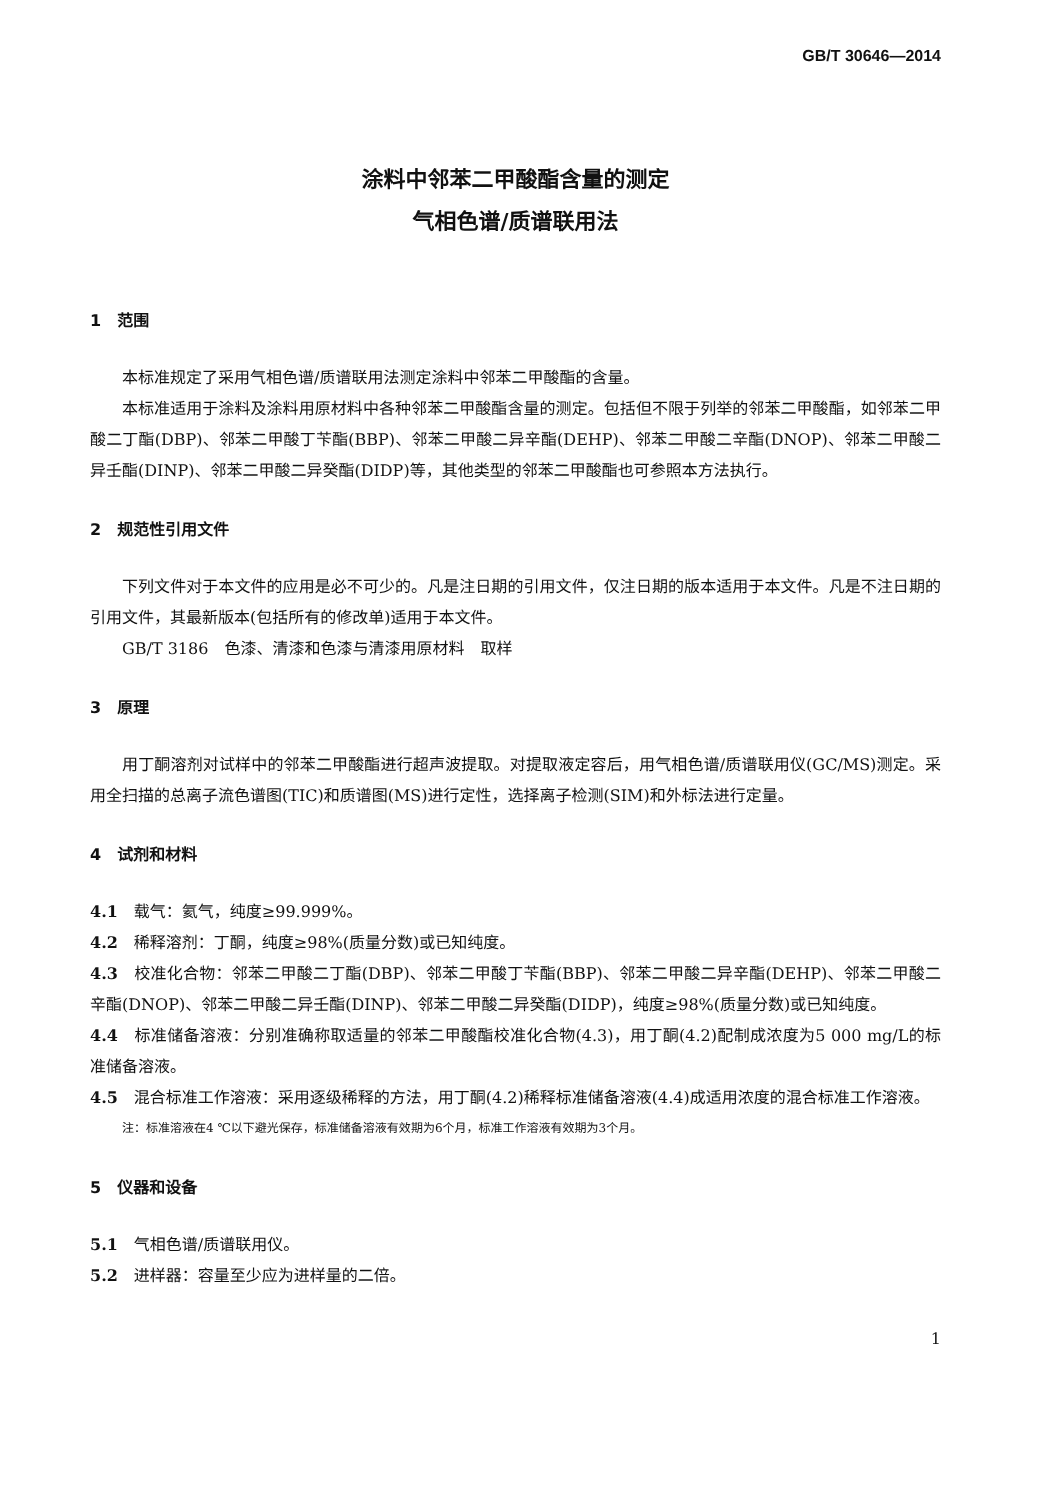GB/T 30646—2014
涂料中邻苯二甲酸酯含量的测定
气相色谱/质谱联用法
1　范围
本标准规定了采用气相色谱/质谱联用法测定涂料中邻苯二甲酸酯的含量。
本标准适用于涂料及涂料用原材料中各种邻苯二甲酸酯含量的测定。包括但不限于列举的邻苯二甲酸酯，如邻苯二甲酸二丁酯(DBP)、邻苯二甲酸丁苄酯(BBP)、邻苯二甲酸二异辛酯(DEHP)、邻苯二甲酸二辛酯(DNOP)、邻苯二甲酸二异壬酯(DINP)、邻苯二甲酸二异癸酯(DIDP)等，其他类型的邻苯二甲酸酯也可参照本方法执行。
2　规范性引用文件
下列文件对于本文件的应用是必不可少的。凡是注日期的引用文件，仅注日期的版本适用于本文件。凡是不注日期的引用文件，其最新版本(包括所有的修改单)适用于本文件。
GB/T 3186　色漆、清漆和色漆与清漆用原材料　取样
3　原理
用丁酮溶剂对试样中的邻苯二甲酸酯进行超声波提取。对提取液定容后，用气相色谱/质谱联用仪(GC/MS)测定。采用全扫描的总离子流色谱图(TIC)和质谱图(MS)进行定性，选择离子检测(SIM)和外标法进行定量。
4　试剂和材料
4.1　载气：氦气，纯度≥99.999%。
4.2　稀释溶剂：丁酮，纯度≥98%(质量分数)或已知纯度。
4.3　校准化合物：邻苯二甲酸二丁酯(DBP)、邻苯二甲酸丁苄酯(BBP)、邻苯二甲酸二异辛酯(DEHP)、邻苯二甲酸二辛酯(DNOP)、邻苯二甲酸二异壬酯(DINP)、邻苯二甲酸二异癸酯(DIDP)，纯度≥98%(质量分数)或已知纯度。
4.4　标准储备溶液：分别准确称取适量的邻苯二甲酸酯校准化合物(4.3)，用丁酮(4.2)配制成浓度为5 000 mg/L的标准储备溶液。
4.5　混合标准工作溶液：采用逐级稀释的方法，用丁酮(4.2)稀释标准储备溶液(4.4)成适用浓度的混合标准工作溶液。
注：标准溶液在4 ℃以下避光保存，标准储备溶液有效期为6个月，标准工作溶液有效期为3个月。
5　仪器和设备
5.1　气相色谱/质谱联用仪。
5.2　进样器：容量至少应为进样量的二倍。
1